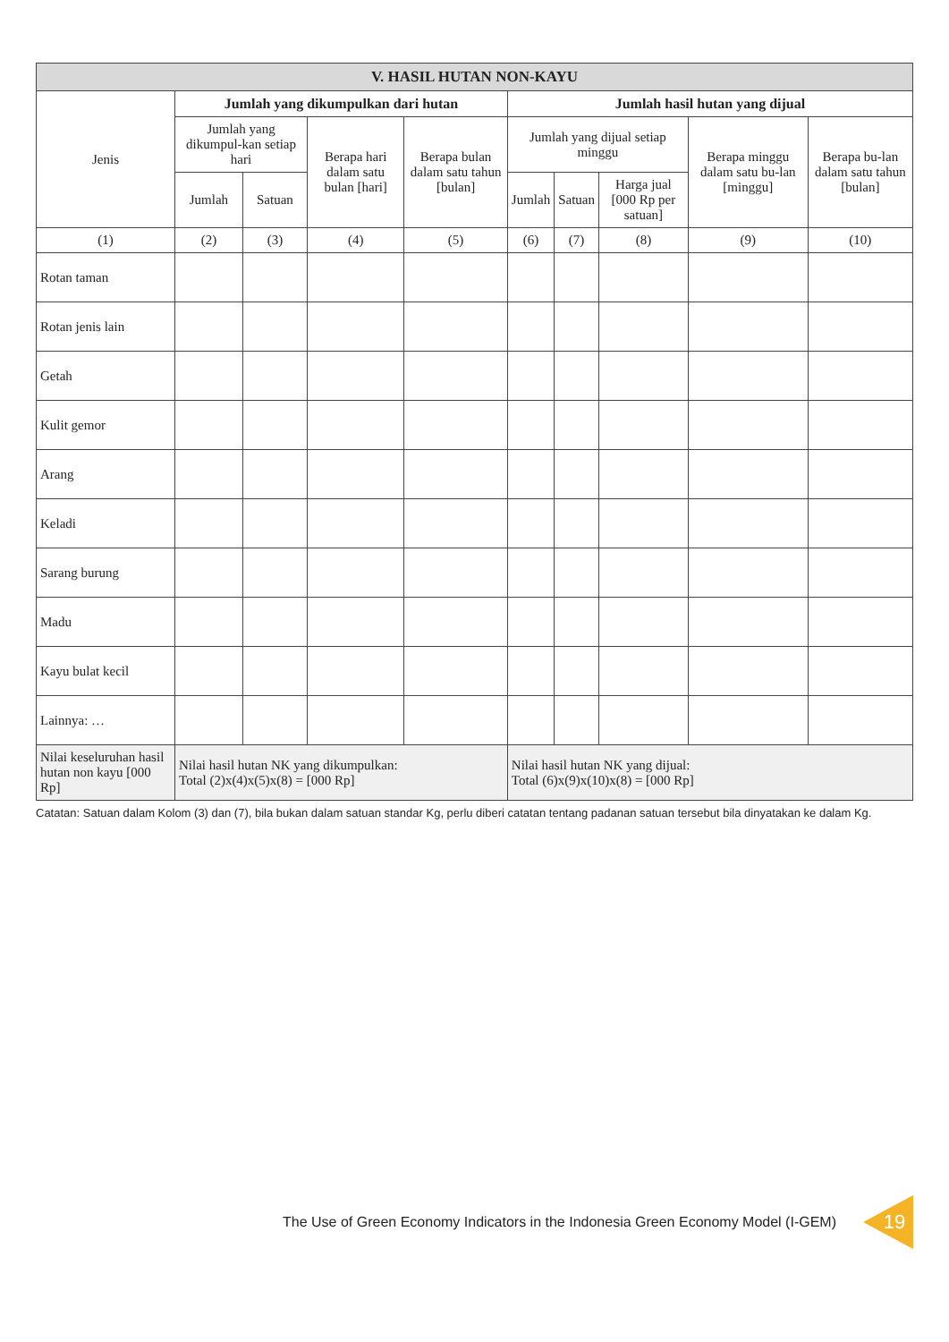| V. HASIL HUTAN NON-KAYU | | | | | | | | | |
| --- | --- | --- | --- | --- | --- | --- | --- | --- | --- |
| Jenis | Jumlah yang dikumpulkan dari hutan | | | | Jumlah hasil hutan yang dijual | | | | |
| | Jumlah yang dikumpul-kan setiap hari | | Berapa hari dalam satu bulan [hari] | Berapa bulan dalam satu tahun [bulan] | Jumlah yang dijual setiap minggu | | | Berapa minggu dalam satu bu-lan [minggu] | Berapa bu-lan dalam satu tahun [bulan] |
| | Jumlah | Satuan | | | Jumlah | Satuan | Harga jual [000 Rp per satuan] | | |
| (1) | (2) | (3) | (4) | (5) | (6) | (7) | (8) | (9) | (10) |
| Rotan taman | | | | | | | | | |
| Rotan jenis lain | | | | | | | | | |
| Getah | | | | | | | | | |
| Kulit gemor | | | | | | | | | |
| Arang | | | | | | | | | |
| Keladi | | | | | | | | | |
| Sarang burung | | | | | | | | | |
| Madu | | | | | | | | | |
| Kayu bulat kecil | | | | | | | | | |
| Lainnya: … | | | | | | | | | |
| Nilai keseluruhan hasil hutan non kayu [000 Rp] | Nilai hasil hutan NK yang dikumpulkan: Total (2)x(4)x(5)x(8) = [000 Rp] | | | | Nilai hasil hutan NK yang dijual: Total (6)x(9)x(10)x(8) = [000 Rp] | | | | |
Catatan: Satuan dalam Kolom (3) dan (7), bila bukan dalam satuan standar Kg, perlu diberi catatan tentang padanan satuan tersebut bila dinyatakan ke dalam Kg.
The Use of Green Economy Indicators in the Indonesia Green Economy Model (I-GEM) 19